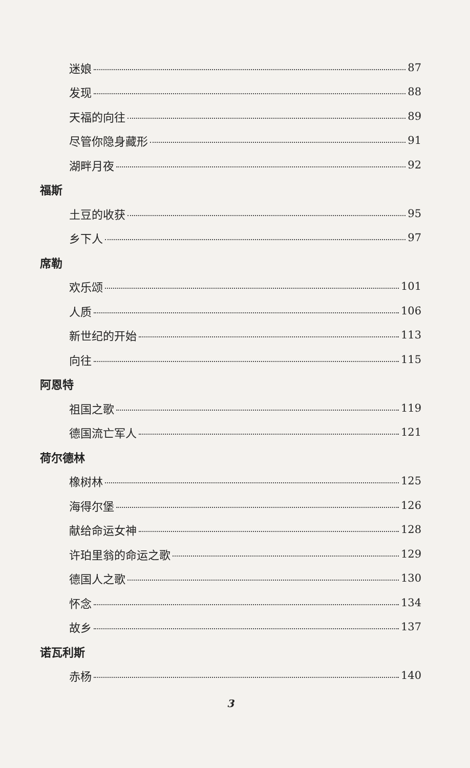迷娘 87
发现 88
天福的向往 89
尽管你隐身藏形 91
湖畔月夜 92
福斯
土豆的收获 95
乡下人 97
席勒
欢乐颂 101
人质 106
新世纪的开始 113
向往 115
阿恩特
祖国之歌 119
德国流亡军人 121
荷尔德林
橡树林 125
海得尔堡 126
献给命运女神 128
许珀里翁的命运之歌 129
德国人之歌 130
怀念 134
故乡 137
诺瓦利斯
赤杨 140
3